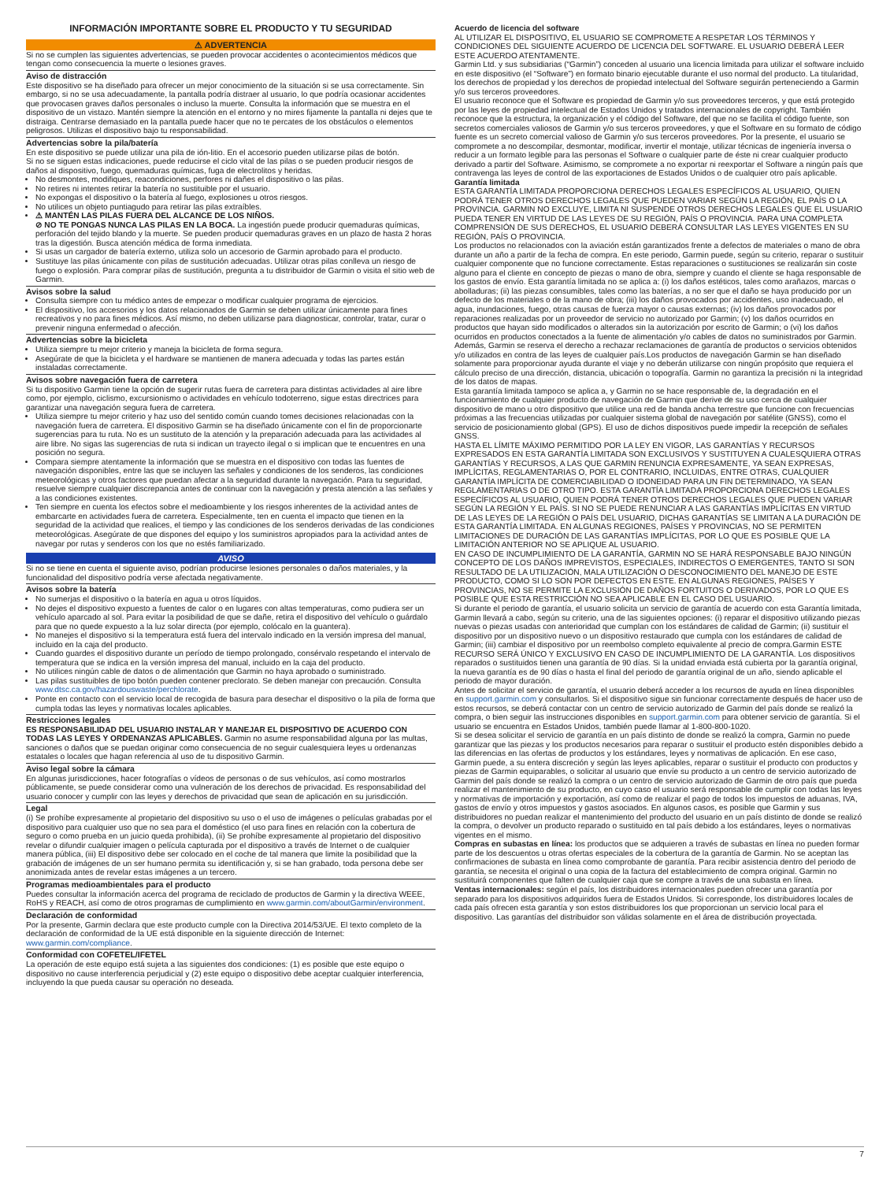INFORMACIÓN IMPORTANTE SOBRE EL PRODUCTO Y TU SEGURIDAD
⚠ ADVERTENCIA
Si no se cumplen las siguientes advertencias, se pueden provocar accidentes o acontecimientos médicos que tengan como consecuencia la muerte o lesiones graves.
Aviso de distracción
Este dispositivo se ha diseñado para ofrecer un mejor conocimiento de la situación si se usa correctamente. Sin embargo, si no se usa adecuadamente, la pantalla podría distraer al usuario, lo que podría ocasionar accidentes que provocasen graves daños personales o incluso la muerte. Consulta la información que se muestra en el dispositivo de un vistazo. Mantén siempre la atención en el entorno y no mires fijamente la pantalla ni dejes que te distraiga. Centrarse demasiado en la pantalla puede hacer que no te percates de los obstáculos o elementos peligrosos. Utilizas el dispositivo bajo tu responsabilidad.
Advertencias sobre la pila/batería
En este dispositivo se puede utilizar una pila de ión-litio. En el accesorio pueden utilizarse pilas de botón.
Si no se siguen estas indicaciones, puede reducirse el ciclo vital de las pilas o se pueden producir riesgos de daños al dispositivo, fuego, quemaduras químicas, fuga de electrolitos y heridas.
No desmontes, modifiques, reacondiciones, perfores ni dañes el dispositivo o las pilas.
No retires ni intentes retirar la batería no sustituible por el usuario.
No expongas el dispositivo o la batería al fuego, explosiones u otros riesgos.
No utilices un objeto puntiagudo para retirar las pilas extraíbles.
⚠ MANTÉN LAS PILAS FUERA DEL ALCANCE DE LOS NIÑOS.
⊘ NO TE PONGAS NUNCA LAS PILAS EN LA BOCA. La ingestión puede producir quemaduras químicas, perforación del tejido blando y la muerte. Se pueden producir quemaduras graves en un plazo de hasta 2 horas tras la digestión. Busca atención médica de forma inmediata.
Si usas un cargador de batería externo, utiliza solo un accesorio de Garmin aprobado para el producto.
Sustituye las pilas únicamente con pilas de sustitución adecuadas. Utilizar otras pilas conlleva un riesgo de fuego o explosión. Para comprar pilas de sustitución, pregunta a tu distribuidor de Garmin o visita el sitio web de Garmin.
Avisos sobre la salud
Consulta siempre con tu médico antes de empezar o modificar cualquier programa de ejercicios.
El dispositivo, los accesorios y los datos relacionados de Garmin se deben utilizar únicamente para fines recreativos y no para fines médicos. Así mismo, no deben utilizarse para diagnosticar, controlar, tratar, curar o prevenir ninguna enfermedad o afección.
Advertencias sobre la bicicleta
Utiliza siempre tu mejor criterio y maneja la bicicleta de forma segura.
Asegúrate de que la bicicleta y el hardware se mantienen de manera adecuada y todas las partes están instaladas correctamente.
Avisos sobre navegación fuera de carretera
Si tu dispositivo Garmin tiene la opción de sugerir rutas fuera de carretera para distintas actividades al aire libre como, por ejemplo, ciclismo, excursionismo o actividades en vehículo todoterreno, sigue estas directrices para garantizar una navegación segura fuera de carretera.
Utiliza siempre tu mejor criterio y haz uso del sentido común cuando tomes decisiones relacionadas con la navegación fuera de carretera. El dispositivo Garmin se ha diseñado únicamente con el fin de proporcionarte sugerencias para tu ruta. No es un sustituto de la atención y la preparación adecuada para las actividades al aire libre. No sigas las sugerencias de ruta si indican un trayecto ilegal o si implican que te encuentres en una posición no segura.
Compara siempre atentamente la información que se muestra en el dispositivo con todas las fuentes de navegación disponibles, entre las que se incluyen las señales y condiciones de los senderos, las condiciones meteorológicas y otros factores que puedan afectar a la seguridad durante la navegación. Para tu seguridad, resuelve siempre cualquier discrepancia antes de continuar con la navegación y presta atención a las señales y a las condiciones existentes.
Ten siempre en cuenta los efectos sobre el medioambiente y los riesgos inherentes de la actividad antes de embarcarte en actividades fuera de carretera. Especialmente, ten en cuenta el impacto que tienen en la seguridad de la actividad que realices, el tiempo y las condiciones de los senderos derivadas de las condiciones meteorológicas. Asegúrate de que dispones del equipo y los suministros apropiados para la actividad antes de navegar por rutas y senderos con los que no estés familiarizado.
AVISO
Si no se tiene en cuenta el siguiente aviso, podrían producirse lesiones personales o daños materiales, y la funcionalidad del dispositivo podría verse afectada negativamente.
Avisos sobre la batería
No sumerjas el dispositivo o la batería en agua u otros líquidos.
No dejes el dispositivo expuesto a fuentes de calor o en lugares con altas temperaturas, como pudiera ser un vehículo aparcado al sol. Para evitar la posibilidad de que se dañe, retira el dispositivo del vehículo o guárdalo para que no quede expuesto a la luz solar directa (por ejemplo, colócalo en la guantera).
No manejes el dispositivo si la temperatura está fuera del intervalo indicado en la versión impresa del manual, incluido en la caja del producto.
Cuando guardes el dispositivo durante un período de tiempo prolongado, consérvalo respetando el intervalo de temperatura que se indica en la versión impresa del manual, incluido en la caja del producto.
No utilices ningún cable de datos o de alimentación que Garmin no haya aprobado o suministrado.
Las pilas sustituibles de tipo botón pueden contener preclorato. Se deben manejar con precaución. Consulta www.dtsc.ca.gov/hazardouswaste/perchlorate.
Ponte en contacto con el servicio local de recogida de basura para desechar el dispositivo o la pila de forma que cumpla todas las leyes y normativas locales aplicables.
Restricciones legales
ES RESPONSABILIDAD DEL USUARIO INSTALAR Y MANEJAR EL DISPOSITIVO DE ACUERDO CON TODAS LAS LEYES Y ORDENANZAS APLICABLES. Garmin no asume responsabilidad alguna por las multas, sanciones o daños que se puedan originar como consecuencia de no seguir cualesquiera leyes u ordenanzas estatales o locales que hagan referencia al uso de tu dispositivo Garmin.
Aviso legal sobre la cámara
En algunas jurisdicciones, hacer fotografías o vídeos de personas o de sus vehículos, así como mostrarlos públicamente, se puede considerar como una vulneración de los derechos de privacidad. Es responsabilidad del usuario conocer y cumplir con las leyes y derechos de privacidad que sean de aplicación en su jurisdicción.
Legal
(i) Se prohíbe expresamente al propietario del dispositivo su uso o el uso de imágenes o películas grabadas por el dispositivo para cualquier uso que no sea para el doméstico (el uso para fines en relación con la cobertura de seguro o como prueba en un juicio queda prohibida), (ii) Se prohíbe expresamente al propietario del dispositivo revelar o difundir cualquier imagen o película capturada por el dispositivo a través de Internet o de cualquier manera pública, (iii) El dispositivo debe ser colocado en el coche de tal manera que limite la posibilidad que la grabación de imágenes de un ser humano permita su identificación y, si se han grabado, toda persona debe ser anonimizada antes de revelar estas imágenes a un tercero.
Programas medioambientales para el producto
Puedes consultar la información acerca del programa de reciclado de productos de Garmin y la directiva WEEE, RoHS y REACH, así como de otros programas de cumplimiento en www.garmin.com/aboutGarmin/environment.
Declaración de conformidad
Por la presente, Garmin declara que este producto cumple con la Directiva 2014/53/UE. El texto completo de la declaración de conformidad de la UE está disponible en la siguiente dirección de Internet: www.garmin.com/compliance.
Conformidad con COFETEL/IFETEL
La operación de este equipo está sujeta a las siguientes dos condiciones: (1) es posible que este equipo o dispositivo no cause interferencia perjudicial y (2) este equipo o dispositivo debe aceptar cualquier interferencia, incluyendo la que pueda causar su operación no deseada.
Acuerdo de licencia del software
AL UTILIZAR EL DISPOSITIVO, EL USUARIO SE COMPROMETE A RESPETAR LOS TÉRMINOS Y CONDICIONES DEL SIGUIENTE ACUERDO DE LICENCIA DEL SOFTWARE. EL USUARIO DEBERÁ LEER ESTE ACUERDO ATENTAMENTE.
Garmin Ltd. y sus subsidiarias (“Garmin”) conceden al usuario una licencia limitada para utilizar el software incluido en este dispositivo (el “Software”) en formato binario ejecutable durante el uso normal del producto. La titularidad, los derechos de propiedad y los derechos de propiedad intelectual del Software seguirán perteneciendo a Garmin y/o sus terceros proveedores.
El usuario reconoce que el Software es propiedad de Garmin y/o sus proveedores terceros, y que está protegido por las leyes de propiedad intelectual de Estados Unidos y tratados internacionales de copyright. También reconoce que la estructura, la organización y el código del Software, del que no se facilita el código fuente, son secretos comerciales valiosos de Garmin y/o sus terceros proveedores, y que el Software en su formato de código fuente es un secreto comercial valioso de Garmin y/o sus terceros proveedores. Por la presente, el usuario se compromete a no descompilar, desmontar, modificar, invertir el montaje, utilizar técnicas de ingeniería inversa o reducir a un formato legible para las personas el Software o cualquier parte de éste ni crear cualquier producto derivado a partir del Software. Asimismo, se compromete a no exportar ni reexportar el Software a ningún país que contravenga las leyes de control de las exportaciones de Estados Unidos o de cualquier otro país aplicable.
Garantía limitada
ESTA GARANTÍA LIMITADA PROPORCIONA DERECHOS LEGALES ESPECÍFICOS AL USUARIO, QUIEN PODRÁ TENER OTROS DERECHOS LEGALES QUE PUEDEN VARIAR SEGÚN LA REGIÓN, EL PAÍS O LA PROVINCIA. GARMIN NO EXCLUYE, LIMITA NI SUSPENDE OTROS DERECHOS LEGALES QUE EL USUARIO PUEDA TENER EN VIRTUD DE LAS LEYES DE SU REGIÓN, PAÍS O PROVINCIA. PARA UNA COMPLETA COMPRENSIÓN DE SUS DERECHOS, EL USUARIO DEBERÁ CONSULTAR LAS LEYES VIGENTES EN SU REGIÓN, PAÍS O PROVINCIA.
Los productos no relacionados con la aviación están garantizados frente a defectos de materiales o mano de obra durante un año a partir de la fecha de compra. En este periodo, Garmin puede, según su criterio, reparar o sustituir cualquier componente que no funcione correctamente. Estas reparaciones o sustituciones se realizarán sin coste alguno para el cliente en concepto de piezas o mano de obra, siempre y cuando el cliente se haga responsable de los gastos de envío. Esta garantía limitada no se aplica a: (i) los daños estéticos, tales como arañazos, marcas o abolladuras; (ii) las piezas consumibles, tales como las baterías, a no ser que el daño se haya producido por un defecto de los materiales o de la mano de obra; (iii) los daños provocados por accidentes, uso inadecuado, el agua, inundaciones, fuego, otras causas de fuerza mayor o causas externas; (iv) los daños provocados por reparaciones realizadas por un proveedor de servicio no autorizado por Garmin; (v) los daños ocurridos en productos que hayan sido modificados o alterados sin la autorización por escrito de Garmin; o (vi) los daños ocurridos en productos conectados a la fuente de alimentación y/o cables de datos no suministrados por Garmin. Además, Garmin se reserva el derecho a rechazar reclamaciones de garantía de productos o servicios obtenidos y/o utilizados en contra de las leyes de cualquier país.Los productos de navegación Garmin se han diseñado solamente para proporcionar ayuda durante el viaje y no deberán utilizarse con ningún propósito que requiera el cálculo preciso de una dirección, distancia, ubicación o topografía. Garmin no garantiza la precisión ni la integridad de los datos de mapas.
Esta garantía limitada tampoco se aplica a, y Garmin no se hace responsable de, la degradación en el funcionamiento de cualquier producto de navegación de Garmin que derive de su uso cerca de cualquier dispositivo de mano u otro dispositivo que utilice una red de banda ancha terrestre que funcione con frecuencias próximas a las frecuencias utilizadas por cualquier sistema global de navegación por satélite (GNSS), como el servicio de posicionamiento global (GPS). El uso de dichos dispositivos puede impedir la recepción de señales GNSS.
HASTA EL LÍMITE MÁXIMO PERMITIDO POR LA LEY EN VIGOR, LAS GARANTÍAS Y RECURSOS EXPRESADOS EN ESTA GARANTÍA LIMITADA SON EXCLUSIVOS Y SUSTITUYEN A CUALESQUIERA OTRAS GARANTÍAS Y RECURSOS, A LAS QUE GARMIN RENUNCIA EXPRESAMENTE, YA SEAN EXPRESAS, IMPLÍCITAS, REGLAMENTARIAS O, POR EL CONTRARIO, INCLUIDAS, ENTRE OTRAS, CUALQUIER GARANTÍA IMPLÍCITA DE COMERCIABILIDAD O IDONEIDAD PARA UN FIN DETERMINADO, YA SEAN REGLAMENTARIAS O DE OTRO TIPO. ESTA GARANTÍA LIMITADA PROPORCIONA DERECHOS LEGALES ESPECÍFICOS AL USUARIO, QUIEN PODRÁ TENER OTROS DERECHOS LEGALES QUE PUEDEN VARIAR SEGÚN LA REGIÓN Y EL PAÍS. SI NO SE PUEDE RENUNCIAR A LAS GARANTÍAS IMPLÍCITAS EN VIRTUD DE LAS LEYES DE LA REGIÓN O PAÍS DEL USUARIO, DICHAS GARANTÍAS SE LIMITAN A LA DURACIÓN DE ESTA GARANTÍA LIMITADA. EN ALGUNAS REGIONES, PAÍSES Y PROVINCIAS, NO SE PERMITEN LIMITACIONES DE DURACIÓN DE LAS GARANTÍAS IMPLÍCITAS, POR LO QUE ES POSIBLE QUE LA LIMITACIÓN ANTERIOR NO SE APLIQUE AL USUARIO.
EN CASO DE INCUMPLIMIENTO DE LA GARANTÍA, GARMIN NO SE HARÁ RESPONSABLE BAJO NINGÚN CONCEPTO DE LOS DAÑOS IMPREVISTOS, ESPECIALES, INDIRECTOS O EMERGENTES, TANTO SI SON RESULTADO DE LA UTILIZACIÓN, MALA UTILIZACIÓN O DESCONOCIMIENTO DEL MANEJO DE ESTE PRODUCTO, COMO SI LO SON POR DEFECTOS EN ESTE. EN ALGUNAS REGIONES, PAÍSES Y PROVINCIAS, NO SE PERMITE LA EXCLUSIÓN DE DAÑOS FORTUITOS O DERIVADOS, POR LO QUE ES POSIBLE QUE ESTA RESTRICCIÓN NO SEA APLICABLE EN EL CASO DEL USUARIO.
Si durante el periodo de garantía, el usuario solicita un servicio de garantía de acuerdo con esta Garantía limitada, Garmin llevará a cabo, según su criterio, una de las siguientes opciones: (i) reparar el dispositivo utilizando piezas nuevas o piezas usadas con anterioridad que cumplan con los estándares de calidad de Garmin; (ii) sustituir el dispositivo por un dispositivo nuevo o un dispositivo restaurado que cumpla con los estándares de calidad de Garmin; (iii) cambiar el dispositivo por un reembolso completo equivalente al precio de compra.Garmin ESTE RECURSO SERÁ ÚNICO Y EXCLUSIVO EN CASO DE INCUMPLIMIENTO DE LA GARANTÍA. Los dispositivos reparados o sustituidos tienen una garantía de 90 días. Si la unidad enviada está cubierta por la garantía original, la nueva garantía es de 90 días o hasta el final del periodo de garantía original de un año, siendo aplicable el periodo de mayor duración.
Antes de solicitar el servicio de garantía, el usuario deberá acceder a los recursos de ayuda en línea disponibles en support.garmin.com y consultarlos. Si el dispositivo sigue sin funcionar correctamente después de hacer uso de estos recursos, se deberá contactar con un centro de servicio autorizado de Garmin del país donde se realizó la compra, o bien seguir las instrucciones disponibles en support.garmin.com para obtener servicio de garantía. Si el usuario se encuentra en Estados Unidos, también puede llamar al 1-800-800-1020.
Si se desea solicitar el servicio de garantía en un país distinto de donde se realizó la compra, Garmin no puede garantizar que las piezas y los productos necesarios para reparar o sustituir el producto estén disponibles debido a las diferencias en las ofertas de productos y los estándares, leyes y normativas de aplicación. En ese caso, Garmin puede, a su entera discreción y según las leyes aplicables, reparar o sustituir el producto con productos y piezas de Garmin equiparables, o solicitar al usuario que envíe su producto a un centro de servicio autorizado de Garmin del país donde se realizó la compra o un centro de servicio autorizado de Garmin de otro país que pueda realizar el mantenimiento de su producto, en cuyo caso el usuario será responsable de cumplir con todas las leyes y normativas de importación y exportación, así como de realizar el pago de todos los impuestos de aduanas, IVA, gastos de envío y otros impuestos y gastos asociados. En algunos casos, es posible que Garmin y sus distribuidores no puedan realizar el mantenimiento del producto del usuario en un país distinto de donde se realizó la compra, o devolver un producto reparado o sustituido en tal país debido a los estándares, leyes o normativas vigentes en el mismo.
Compras en subastas en línea: los productos que se adquieren a través de subastas en línea no pueden formar parte de los descuentos u otras ofertas especiales de la cobertura de la garantía de Garmin. No se aceptan las confirmaciones de subasta en línea como comprobante de garantía. Para recibir asistencia dentro del periodo de garantía, se necesita el original o una copia de la factura del establecimiento de compra original. Garmin no sustituirá componentes que falten de cualquier caja que se compre a través de una subasta en línea.
Ventas internacionales: según el país, los distribuidores internacionales pueden ofrecer una garantía por separado para los dispositivos adquiridos fuera de Estados Unidos. Si corresponde, los distribuidores locales de cada país ofrecen esta garantía y son estos distribuidores los que proporcionan un servicio local para el dispositivo. Las garantías del distribuidor son válidas solamente en el área de distribución proyectada.
7